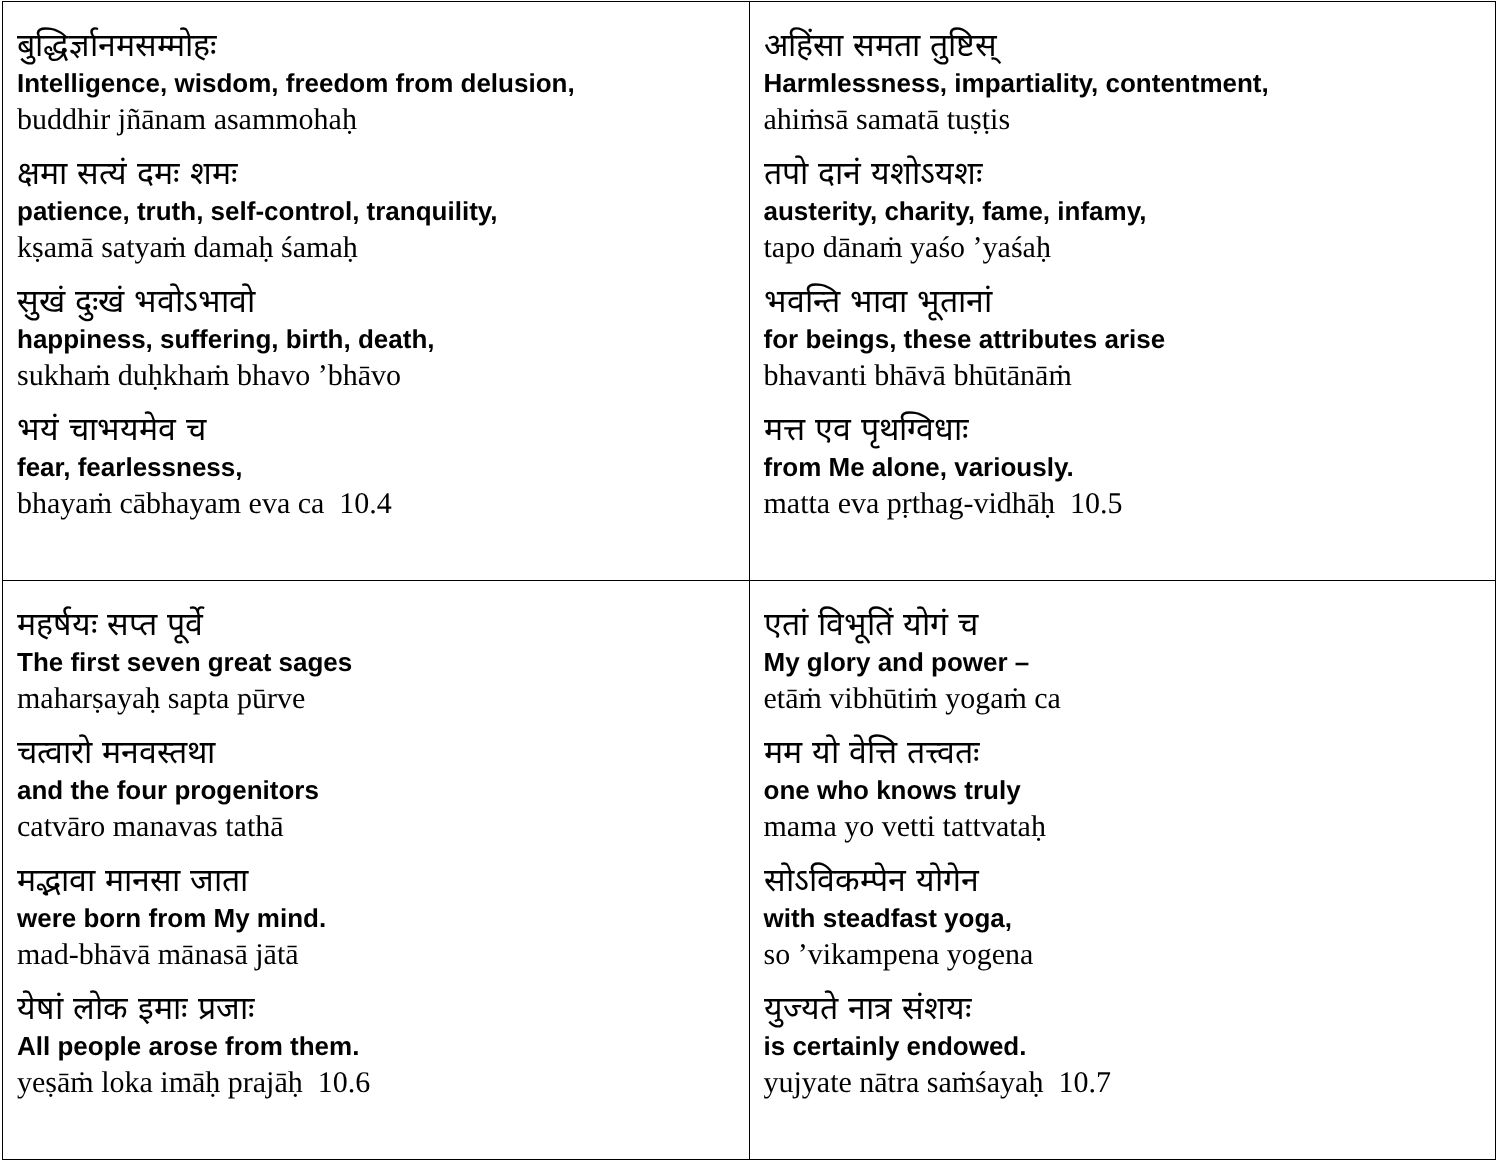| बुद्धिर्ज्ञानमसम्मोहः Intelligence, wisdom, freedom from delusion, buddhir jñānam asammohaḥ क्षमा सत्यं दमः शमः patience, truth, self-control, tranquility, kṣamā satyaṁ damaḥ śamaḥ सुखं दुःखं भवोऽभावो happiness, suffering, birth, death, sukhaṁ duḥkhaṁ bhavo ’bhāvo भयं चाभयमेव च fear, fearlessness, bhayaṁ cābhayam eva ca 10.4 | अहिंसा समता तुष्टिस् Harmlessness, impartiality, contentment, ahiṁsā samatā tuṣṭis तपो दानं यशोऽयशः austerity, charity, fame, infamy, tapo dānaṁ yaśo ’yaśaḥ भवन्ति भावा भूतानां for beings, these attributes arise bhavanti bhāvā bhūtānāṁ मत्त एव पृथग्विधाः from Me alone, variously. matta eva pṛthag-vidhāḥ 10.5 |
| महर्षयः सप्त पूर्वे The first seven great sages maharṣayaḥ sapta pūrve चत्वारो मनवस्तथा and the four progenitors catvāro manavas tathā मद्भावा मानसा जाता were born from My mind. mad-bhāvā mānasā jātā येषां लोक इमाः प्रजाः All people arose from them. yeṣāṁ loka imāḥ prajāḥ 10.6 | एतां विभूतिं योगं च My glory and power – etāṁ vibhūtiṁ yogaṁ ca मम यो वेत्ति तत्त्वतः one who knows truly mama yo vetti tattvataḥ सोऽविकम्पेन योगेन with steadfast yoga, so ’vikampena yogena युज्यते नात्र संशयः is certainly endowed. yujyate nātra saṁśayaḥ 10.7 |